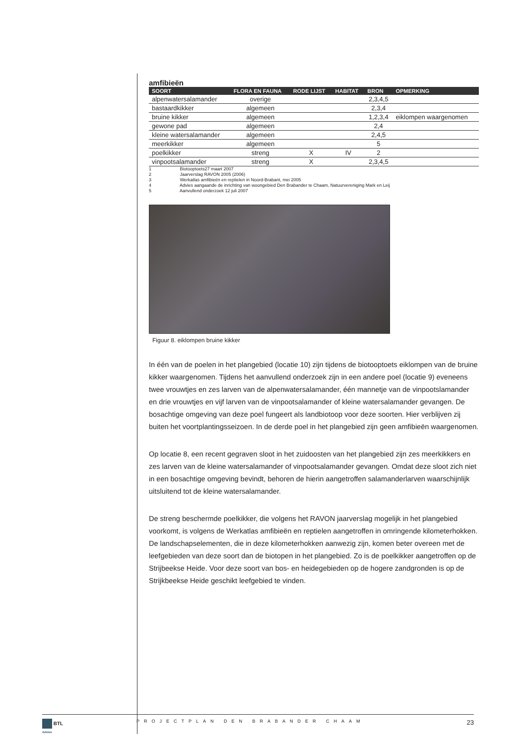amfibieën
| SOORT | FLORA EN FAUNA | RODE LIJST | HABITAT | BRON | OPMERKING |
| --- | --- | --- | --- | --- | --- |
| alpenwatersalamander | overige | | | 2,3,4,5 | |
| bastaardkikker | algemeen | | | 2,3,4 | |
| bruine kikker | algemeen | | | 1,2,3,4 | eiklompen waargenomen |
| gewone pad | algemeen | | | 2,4 | |
| kleine watersalamander | algemeen | | | 2,4,5 | |
| meerkikker | algemeen | | | 5 | |
| poelkikker | streng | X | IV | 2 | |
| vinpootsalamander | streng | X | | 2,3,4,5 | |
1 Biotooptoets27 maart 2007
2 Jaarverslag RAVON 2005 (2006)
3 Werkatlas amfibieën en reptielen in Noord-Brabant, mei 2005
4 Advies aangaande de inrichting van woongebied Den Brabander te Chaam, Natuurvereniging Mark en Leij
5 Aanvullend onderzoek 12 juli 2007
Figuur 8. eiklompen bruine kikker
In één van de poelen in het plangebied (locatie 10) zijn tijdens de biotooptoets eiklompen van de bruine kikker waargenomen. Tijdens het aanvullend onderzoek zijn in een andere poel (locatie 9) eveneens twee vrouwtjes en zes larven van de alpenwatersalamander, één mannetje van de vinpootslamander en drie vrouwtjes en vijf larven van de vinpootsalamander of kleine watersalamander gevangen. De bosachtige omgeving van deze poel fungeert als landbiotoop voor deze soorten. Hier verblijven zij buiten het voortplantingsseizoen. In de derde poel in het plangebied zijn geen amfibieën waargenomen.
Op locatie 8, een recent gegraven sloot in het zuidoosten van het plangebied zijn zes meerkikkers en zes larven van de kleine watersalamander of vinpootsalamander gevangen. Omdat deze sloot zich niet in een bosachtige omgeving bevindt, behoren de hierin aangetroffen salamanderlarven waarschijnlijk uitsluitend tot de kleine watersalamander.
De streng beschermde poelkikker, die volgens het RAVON jaarverslag mogelijk in het plangebied voorkomt, is volgens de Werkatlas amfibieën en reptielen aangetroffen in omringende kilometerhokken. De landschapselementen, die in deze kilometerhokken aanwezig zijn, komen beter overeen met de leefgebieden van deze soort dan de biotopen in het plangebied. Zo is de poelkikker aangetroffen op de Strijbeekse Heide. Voor deze soort van bos- en heidegebieden op de hogere zandgronden is op de Strijkbeekse Heide geschikt leefgebied te vinden.
BTL
Advies
PROJECTPLAN DEN BRABANDER CHAAM
23